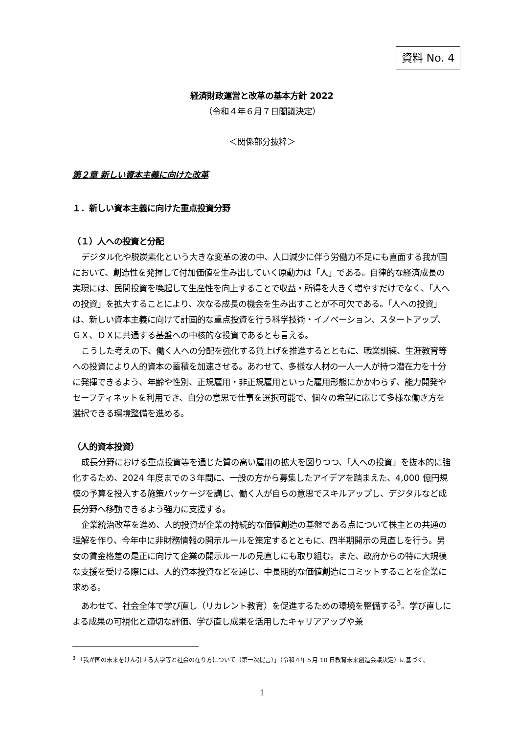資料 No. 4
経済財政運営と改革の基本方針 2022
（令和４年６月７日閣議決定）
＜関係部分抜粋＞
第２章 新しい資本主義に向けた改革
１．新しい資本主義に向けた重点投資分野
（１）人への投資と分配
デジタル化や脱炭素化という大きな変革の波の中、人口減少に伴う労働力不足にも直面する我が国において、創造性を発揮して付加価値を生み出していく原動力は「人」である。自律的な経済成長の実現には、民間投資を喚起して生産性を向上することで収益・所得を大きく増やすだけでなく、「人への投資」を拡大することにより、次なる成長の機会を生み出すことが不可欠である。「人への投資」は、新しい資本主義に向けて計画的な重点投資を行う科学技術・イノベーション、スタートアップ、ＧＸ、ＤＸに共通する基盤への中核的な投資であるとも言える。
こうした考えの下、働く人への分配を強化する賃上げを推進するとともに、職業訓練、生涯教育等への投資により人的資本の蓄積を加速させる。あわせて、多様な人材の一人一人が持つ潜在力を十分に発揮できるよう、年齢や性別、正規雇用・非正規雇用といった雇用形態にかかわらず、能力開発やセーフティネットを利用でき、自分の意思で仕事を選択可能で、個々の希望に応じて多様な働き方を選択できる環境整備を進める。
（人的資本投資）
成長分野における重点投資等を通じた質の高い雇用の拡大を図りつつ、「人への投資」を抜本的に強化するため、2024 年度までの３年間に、一般の方から募集したアイデアを踏まえた、4,000 億円規模の予算を投入する施策パッケージを講じ、働く人が自らの意思でスキルアップし、デジタルなど成長分野へ移動できるよう強力に支援する。
企業統治改革を進め、人的投資が企業の持続的な価値創造の基盤である点について株主との共通の理解を作り、今年中に非財務情報の開示ルールを策定するとともに、四半期開示の見直しを行う。男女の賃金格差の是正に向けて企業の開示ルールの見直しにも取り組む。また、政府からの特に大規模な支援を受ける際には、人的資本投資などを通じ、中長期的な価値創造にコミットすることを企業に求める。
あわせて、社会全体で学び直し（リカレント教育）を促進するための環境を整備する<sup>3</sup>。学び直しによる成果の可視化と適切な評価、学び直し成果を活用したキャリアアップや兼
<sup>3</sup> 「我が国の未来をけん引する大学等と社会の在り方について（第一次提言）」（令和４年５月 10 日教育未来創造会議決定）に基づく。
1